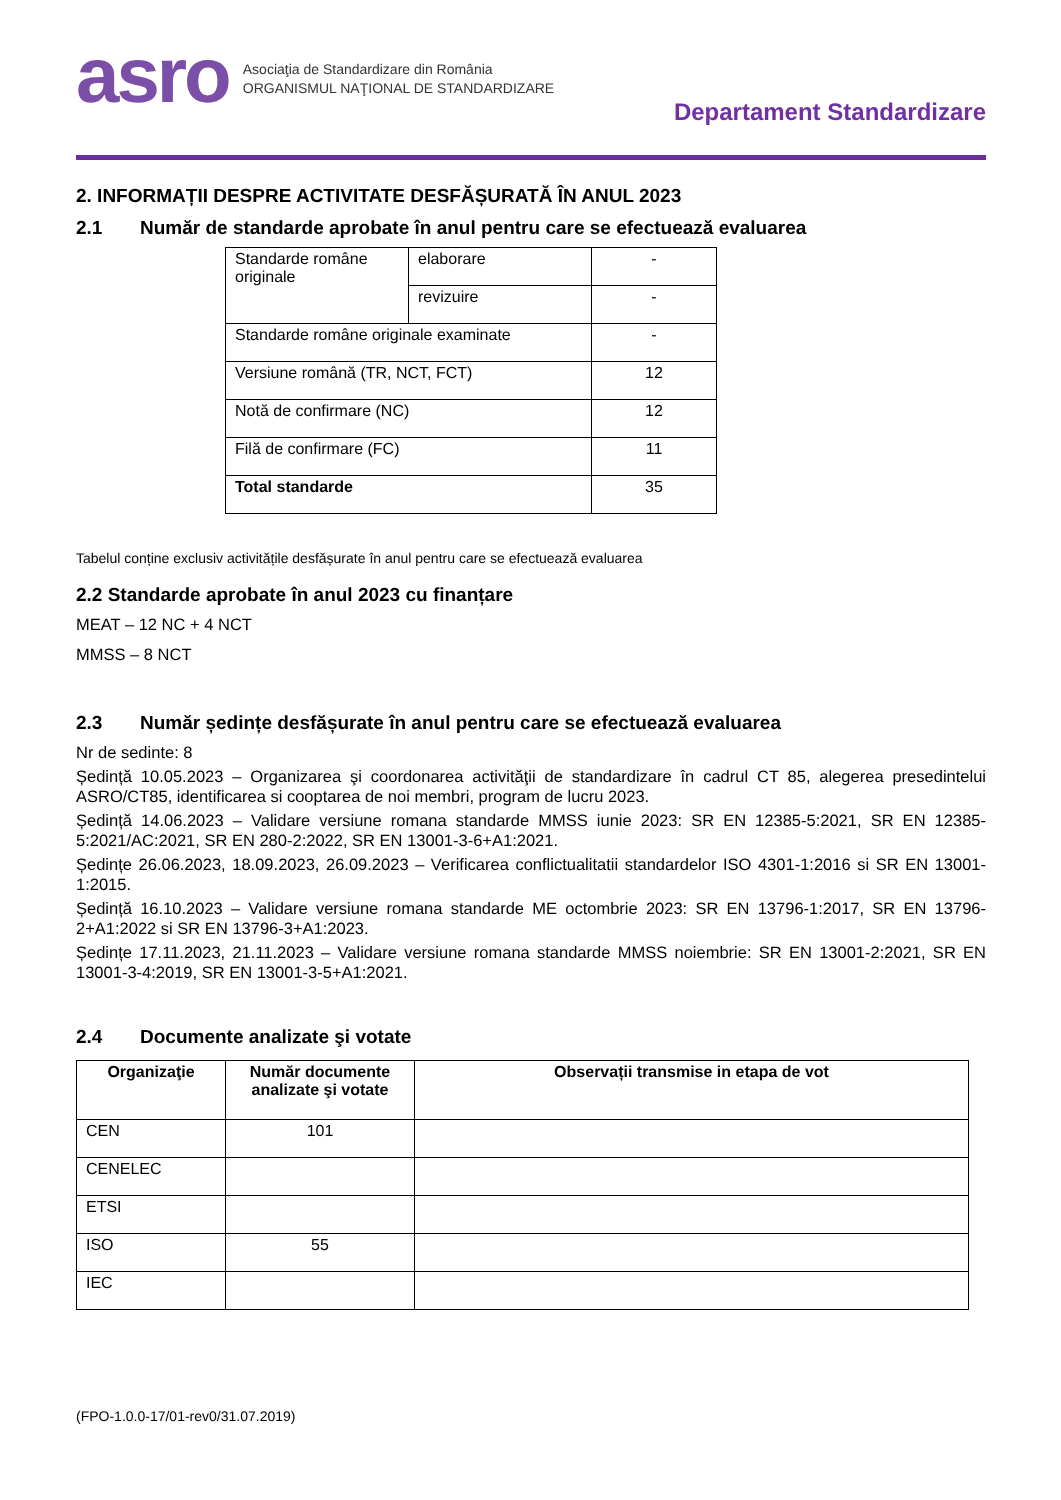asro
Asociaţia de Standardizare din România
ORGANISMUL NAŢIONAL DE STANDARDIZARE
Departament Standardizare
2. INFORMAȚII DESPRE ACTIVITATE DESFĂȘURATĂ ÎN ANUL 2023
2.1 Număr de standarde aprobate în anul pentru care se efectuează evaluarea
| Standarde române originale | elaborare | - |
| | revizuire | - |
| Standarde române originale examinate | | - |
| Versiune română (TR, NCT, FCT) | | 12 |
| Notă de confirmare (NC) | | 12 |
| Filă de confirmare (FC) | | 11 |
| Total standarde | | 35 |
Tabelul conține exclusiv activitățile desfășurate în anul pentru care se efectuează evaluarea
2.2 Standarde aprobate în anul 2023 cu finanțare
MEAT – 12 NC + 4 NCT
MMSS – 8 NCT
2.3 Număr ședințe desfășurate în anul pentru care se efectuează evaluarea
Nr de sedinte: 8
Ședință 10.05.2023 – Organizarea şi coordonarea activităţii de standardizare în cadrul CT 85, alegerea presedintelui ASRO/CT85, identificarea si cooptarea de noi membri, program de lucru 2023.
Ședință 14.06.2023 – Validare versiune romana standarde MMSS iunie 2023: SR EN 12385-5:2021, SR EN 12385-5:2021/AC:2021, SR EN 280-2:2022, SR EN 13001-3-6+A1:2021.
Ședințe 26.06.2023, 18.09.2023, 26.09.2023 – Verificarea conflictualitatii standardelor ISO 4301-1:2016 si SR EN 13001-1:2015.
Ședință 16.10.2023 – Validare versiune romana standarde ME octombrie 2023: SR EN 13796-1:2017, SR EN 13796-2+A1:2022 si SR EN 13796-3+A1:2023.
Ședințe 17.11.2023, 21.11.2023 – Validare versiune romana standarde MMSS noiembrie: SR EN 13001-2:2021, SR EN 13001-3-4:2019, SR EN 13001-3-5+A1:2021.
2.4 Documente analizate şi votate
| Organizaţie | Număr documente analizate şi votate | Observații transmise in etapa de vot |
| --- | --- | --- |
| CEN | 101 | |
| CENELEC | | |
| ETSI | | |
| ISO | 55 | |
| IEC | | |
(FPO-1.0.0-17/01-rev0/31.07.2019)